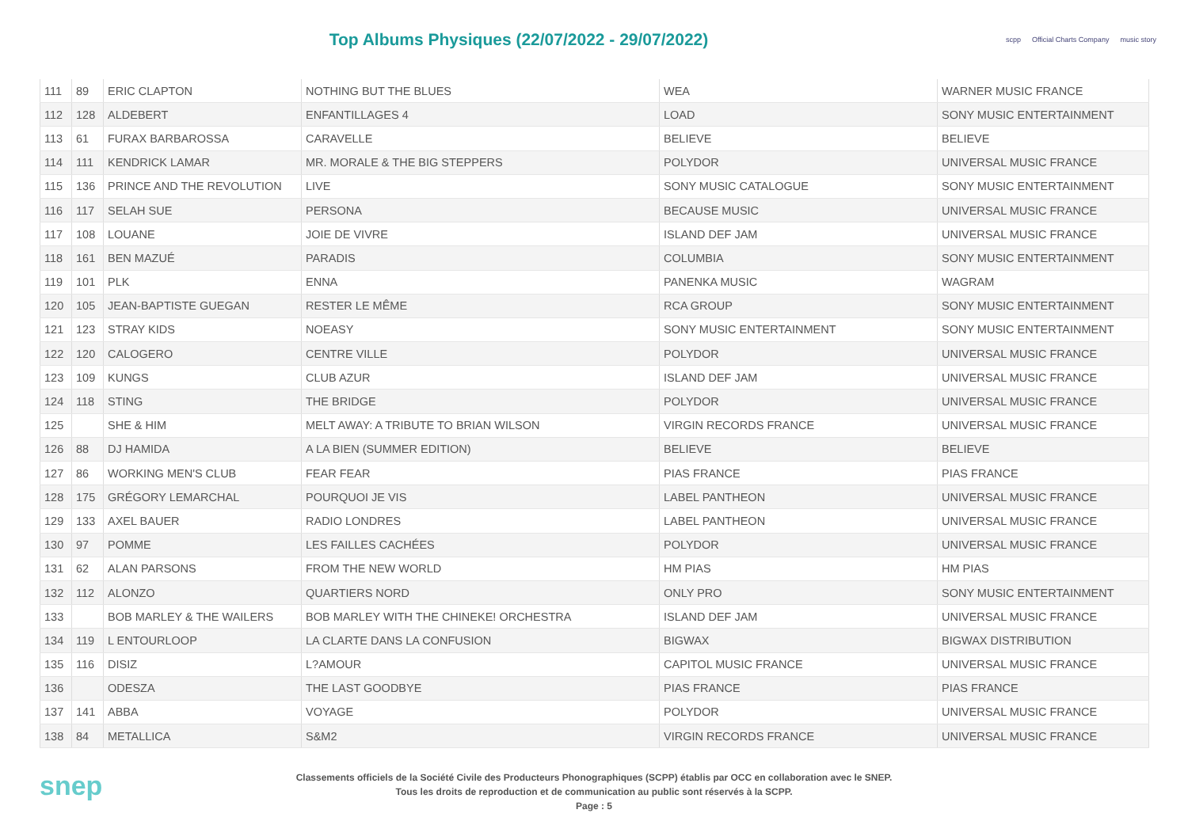Top Albums Physiques (22/07/2022 - 29/07/2022)
scpp Official Charts Company music story
| 111 | 89 | ERIC CLAPTON | NOTHING BUT THE BLUES | WEA | WARNER MUSIC FRANCE |
| 112 | 128 | ALDEBERT | ENFANTILLAGES 4 | LOAD | SONY MUSIC ENTERTAINMENT |
| 113 | 61 | FURAX BARBAROSSA | CARAVELLE | BELIEVE | BELIEVE |
| 114 | 111 | KENDRICK LAMAR | MR. MORALE & THE BIG STEPPERS | POLYDOR | UNIVERSAL MUSIC FRANCE |
| 115 | 136 | PRINCE AND THE REVOLUTION | LIVE | SONY MUSIC CATALOGUE | SONY MUSIC ENTERTAINMENT |
| 116 | 117 | SELAH SUE | PERSONA | BECAUSE MUSIC | UNIVERSAL MUSIC FRANCE |
| 117 | 108 | LOUANE | JOIE DE VIVRE | ISLAND DEF JAM | UNIVERSAL MUSIC FRANCE |
| 118 | 161 | BEN MAZUÉ | PARADIS | COLUMBIA | SONY MUSIC ENTERTAINMENT |
| 119 | 101 | PLK | ENNA | PANENKA MUSIC | WAGRAM |
| 120 | 105 | JEAN-BAPTISTE GUEGAN | RESTER LE MÊME | RCA GROUP | SONY MUSIC ENTERTAINMENT |
| 121 | 123 | STRAY KIDS | NOEASY | SONY MUSIC ENTERTAINMENT | SONY MUSIC ENTERTAINMENT |
| 122 | 120 | CALOGERO | CENTRE VILLE | POLYDOR | UNIVERSAL MUSIC FRANCE |
| 123 | 109 | KUNGS | CLUB AZUR | ISLAND DEF JAM | UNIVERSAL MUSIC FRANCE |
| 124 | 118 | STING | THE BRIDGE | POLYDOR | UNIVERSAL MUSIC FRANCE |
| 125 | | SHE & HIM | MELT AWAY: A TRIBUTE TO BRIAN WILSON | VIRGIN RECORDS FRANCE | UNIVERSAL MUSIC FRANCE |
| 126 | 88 | DJ HAMIDA | A LA BIEN (SUMMER EDITION) | BELIEVE | BELIEVE |
| 127 | 86 | WORKING MEN'S CLUB | FEAR FEAR | PIAS FRANCE | PIAS FRANCE |
| 128 | 175 | GRÉGORY LEMARCHAL | POURQUOI JE VIS | LABEL PANTHEON | UNIVERSAL MUSIC FRANCE |
| 129 | 133 | AXEL BAUER | RADIO LONDRES | LABEL PANTHEON | UNIVERSAL MUSIC FRANCE |
| 130 | 97 | POMME | LES FAILLES CACHÉES | POLYDOR | UNIVERSAL MUSIC FRANCE |
| 131 | 62 | ALAN PARSONS | FROM THE NEW WORLD | HM PIAS | HM PIAS |
| 132 | 112 | ALONZO | QUARTIERS NORD | ONLY PRO | SONY MUSIC ENTERTAINMENT |
| 133 | | BOB MARLEY & THE WAILERS | BOB MARLEY WITH THE CHINEKE! ORCHESTRA | ISLAND DEF JAM | UNIVERSAL MUSIC FRANCE |
| 134 | 119 | L ENTOURLOOP | LA CLARTE DANS LA CONFUSION | BIGWAX | BIGWAX DISTRIBUTION |
| 135 | 116 | DISIZ | L?AMOUR | CAPITOL MUSIC FRANCE | UNIVERSAL MUSIC FRANCE |
| 136 | | ODESZA | THE LAST GOODBYE | PIAS FRANCE | PIAS FRANCE |
| 137 | 141 | ABBA | VOYAGE | POLYDOR | UNIVERSAL MUSIC FRANCE |
| 138 | 84 | METALLICA | S&M2 | VIRGIN RECORDS FRANCE | UNIVERSAL MUSIC FRANCE |
snep
Classements officiels de la Société Civile des Producteurs Phonographiques (SCPP) établis par OCC en collaboration avec le SNEP.
Tous les droits de reproduction et de communication au public sont réservés à la SCPP.
Page : 5